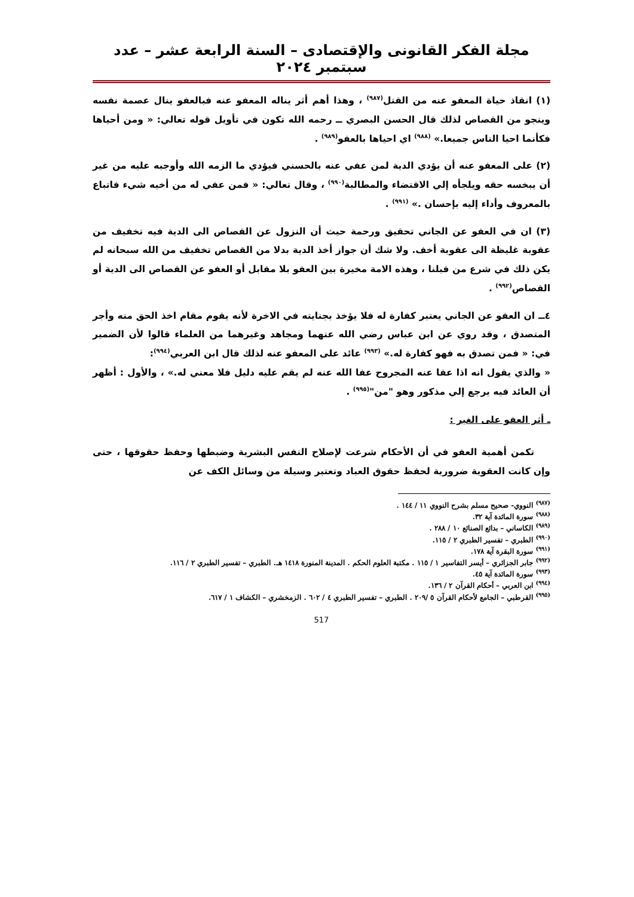مجلة الفكر القانونى والإقتصادى – السنة الرابعة عشر – عدد سبتمبر ٢٠٢٤
(١) انقاذ حياة المعفو عنه من القتل<sup>(٩٨٧)</sup> ، وهذا أهم أثر يناله المعفو عنه فبالعفو ينال عصمة نفسه وينجو من القصاص لذلك قال الحسن البصري ــ رحمه الله تكون في تأويل قوله تعالي: « ومن أحياها فكأنما احيا الناس جميعا.» <sup>(٩٨٨)</sup> اي احياها بالعفو<sup>(٩٨٩)</sup> .
(٢) على المعفو عنه أن يؤدي الدية لمن عفي عنه بالحسني فيؤدي ما الزمه الله وأوجبه عليه من غير أن يبخسه حقه ويلجأه إلي الاقتضاء والمطالبة<sup>(٩٩٠)</sup> ، وقال تعالي: « فمن عفي له من أخيه شيء فاتباع بالمعروف وأداء إليه بإحسان .» <sup>(٩٩١)</sup> .
(٣) ان في العفو عن الجاني تحقيق ورحمة حيث أن النزول عن القصاص الى الدية فيه تخفيف من عقوبة غليظة الى عقوبة أخف. ولا شك أن جواز أخذ الدية بدلا من القصاص تخفيف من الله سبحانه لم يكن ذلك في شرع من قبلنا ، وهذه الامة مخيرة بين العفو بلا مقابل أو العفو عن القصاص الى الدية أو القصاص<sup>(٩٩٢)</sup> .
٤ــ ان العفو عن الجاني يعتبر كفارة له فلا يؤخذ بجنايته في الاخرة لأنه يقوم مقام اخذ الحق منه وأجر المتصدق ، وقد روي عن ابن عباس رضي الله عنهما ومجاهد وغيرهما من العلماء قالوا لأن الضمير في: « فمن تصدق به فهو كفارة له.» <sup>(٩٩٣)</sup> عائد على المعفو عنه لذلك قال ابن العربي<sup>(٩٩٤)</sup>:
« والذي يقول انه اذا عفا عنه المجروح عفا الله عنه لم يقم عليه دليل فلا معني له.» ، والأول : أظهر أن العائد فيه يرجع إلي مذكور وهو "من"<sup>(٩٩٥)</sup> .
ـ أثر العفو على الغير :
تكمن أهمية العفو في أن الأحكام شرعت لإصلاح النفس البشرية وضبطها وحفظ حقوقها ، حتى وإن كانت العقوبة ضرورية لحفظ حقوق العباد وتعتبر وسيلة من وسائل الكف عن
<sup>(٩٨٧)</sup> النووي- صحيح مسلم بشرح النووي ١١ / ١٤٤ .
<sup>(٩٨٨)</sup> سورة المائدة آية ٣٢.
<sup>(٩٨٩)</sup> الكاساني – بدائع الصنائع ١٠ / ٢٨٨ .
<sup>(٩٩٠)</sup> الطبري – تفسير الطبري ٢ / ١١٥.
<sup>(٩٩١)</sup> سورة البقرة آية ١٧٨.
<sup>(٩٩٢)</sup> جابر الجزائري – أيسر التفاسير ١ / ١١٥ . مكتبة العلوم الحكم . المدينة المنورة ١٤١٨ هـ. الطبري – تفسير الطبري ٢ / ١١٦.
<sup>(٩٩٣)</sup> سورة المائدة آية ٤٥.
<sup>(٩٩٤)</sup> ابن العربي – أحكام القرآن ٢ / ١٣٦.
<sup>(٩٩٥)</sup> القرطبي – الجامع لأحكام القرآن ٥ /٢٠٩ . الطبري – تفسير الطبري ٤ / ٦٠٢ . الزمخشري – الكشاف ١ / ٦١٧.
517